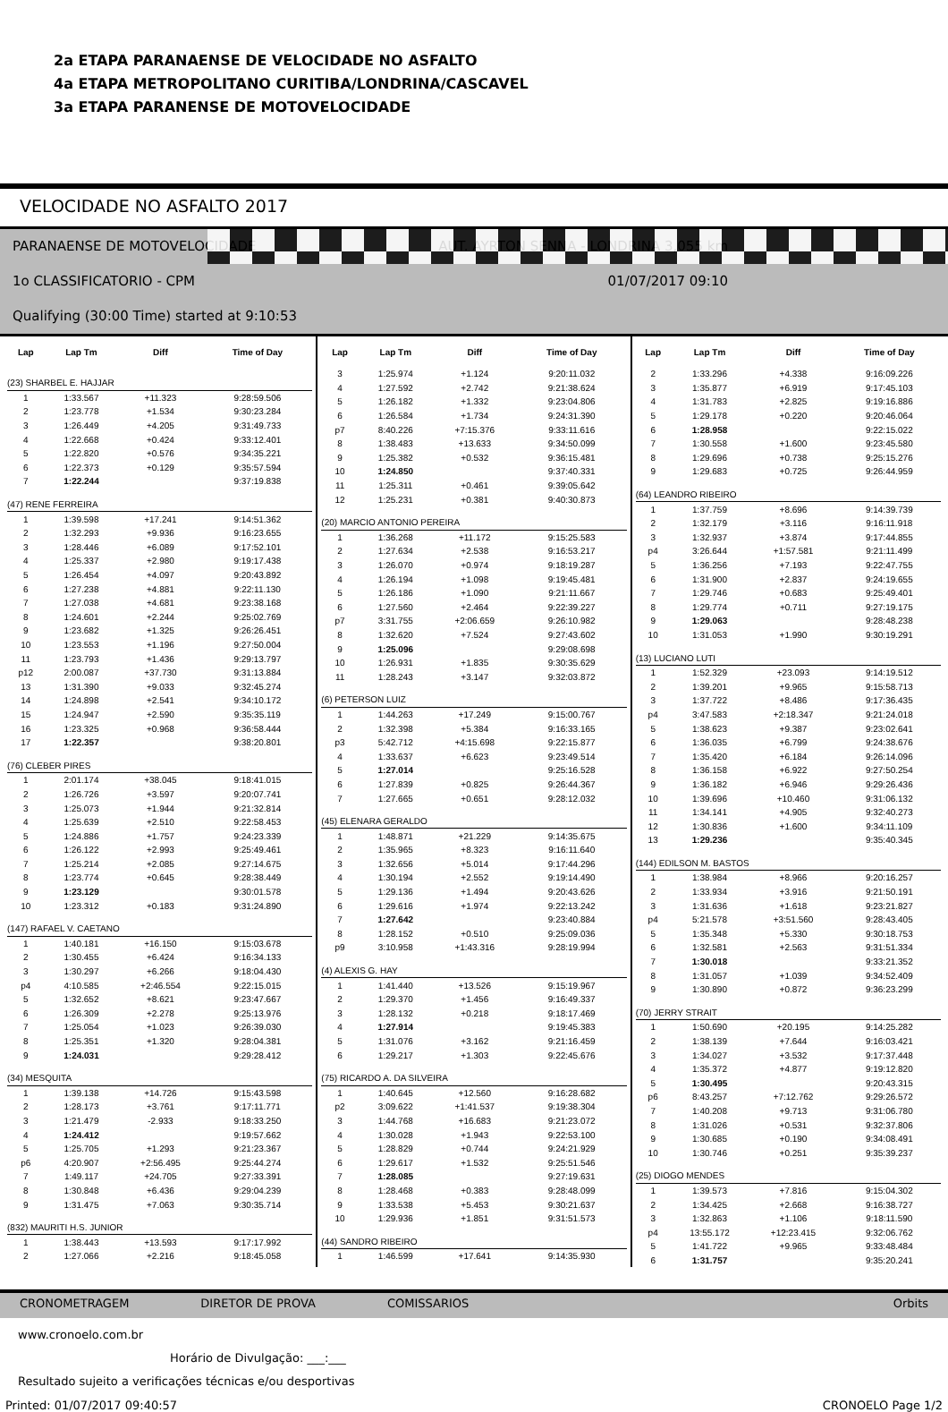2a ETAPA PARANAENSE DE VELOCIDADE NO ASFALTO
4a ETAPA METROPOLITANO CURITIBA/LONDRINA/CASCAVEL
3a ETAPA PARANENSE DE MOTOVELOCIDADE
VELOCIDADE NO ASFALTO 2017
PARANAENSE DE MOTOVELOCIDADE AUT. AYRTON SENNA - LONDRINA 3,055 km
1o CLASSIFICATORIO - CPM 01/07/2017 09:10
Qualifying (30:00 Time) started at 9:10:53
| Lap | Lap Tm | Diff | Time of Day |
| --- | --- | --- | --- |
| (23) SHARBEL E. HAJJAR | | | |
| 1 | 1:33.567 | +11.323 | 9:28:59.506 |
| 2 | 1:23.778 | +1.534 | 9:30:23.284 |
| 3 | 1:26.449 | +4.205 | 9:31:49.733 |
| 4 | 1:22.668 | +0.424 | 9:33:12.401 |
| 5 | 1:22.820 | +0.576 | 9:34:35.221 |
| 6 | 1:22.373 | +0.129 | 9:35:57.594 |
| 7 | 1:22.244 | | 9:37:19.838 |
| (47) RENE FERREIRA | | | |
| 1 | 1:39.598 | +17.241 | 9:14:51.362 |
| 2 | 1:32.293 | +9.936 | 9:16:23.655 |
| 3 | 1:28.446 | +6.089 | 9:17:52.101 |
| 4 | 1:25.337 | +2.980 | 9:19:17.438 |
| 5 | 1:26.454 | +4.097 | 9:20:43.892 |
| 6 | 1:27.238 | +4.881 | 9:22:11.130 |
| 7 | 1:27.038 | +4.681 | 9:23:38.168 |
| 8 | 1:24.601 | +2.244 | 9:25:02.769 |
| 9 | 1:23.682 | +1.325 | 9:26:26.451 |
| 10 | 1:23.553 | +1.196 | 9:27:50.004 |
| 11 | 1:23.793 | +1.436 | 9:29:13.797 |
| p12 | 2:00.087 | +37.730 | 9:31:13.884 |
| 13 | 1:31.390 | +9.033 | 9:32:45.274 |
| 14 | 1:24.898 | +2.541 | 9:34:10.172 |
| 15 | 1:24.947 | +2.590 | 9:35:35.119 |
| 16 | 1:23.325 | +0.968 | 9:36:58.444 |
| 17 | 1:22.357 | | 9:38:20.801 |
| (76) CLEBER PIRES | | | |
| 1 | 2:01.174 | +38.045 | 9:18:41.015 |
| 2 | 1:26.726 | +3.597 | 9:20:07.741 |
| 3 | 1:25.073 | +1.944 | 9:21:32.814 |
| 4 | 1:25.639 | +2.510 | 9:22:58.453 |
| 5 | 1:24.886 | +1.757 | 9:24:23.339 |
| 6 | 1:26.122 | +2.993 | 9:25:49.461 |
| 7 | 1:25.214 | +2.085 | 9:27:14.675 |
| 8 | 1:23.774 | +0.645 | 9:28:38.449 |
| 9 | 1:23.129 | | 9:30:01.578 |
| 10 | 1:23.312 | +0.183 | 9:31:24.890 |
| (147) RAFAEL V. CAETANO | | | |
| 1 | 1:40.181 | +16.150 | 9:15:03.678 |
| 2 | 1:30.455 | +6.424 | 9:16:34.133 |
| 3 | 1:30.297 | +6.266 | 9:18:04.430 |
| p4 | 4:10.585 | +2:46.554 | 9:22:15.015 |
| 5 | 1:32.652 | +8.621 | 9:23:47.667 |
| 6 | 1:26.309 | +2.278 | 9:25:13.976 |
| 7 | 1:25.054 | +1.023 | 9:26:39.030 |
| 8 | 1:25.351 | +1.320 | 9:28:04.381 |
| 9 | 1:24.031 | | 9:29:28.412 |
| (34) MESQUITA | | | |
| 1 | 1:39.138 | +14.726 | 9:15:43.598 |
| 2 | 1:28.173 | +3.761 | 9:17:11.771 |
| 3 | 1:21.479 | -2.933 | 9:18:33.250 |
| 4 | 1:24.412 | | 9:19:57.662 |
| 5 | 1:25.705 | +1.293 | 9:21:23.367 |
| p6 | 4:20.907 | +2:56.495 | 9:25:44.274 |
| 7 | 1:49.117 | +24.705 | 9:27:33.391 |
| 8 | 1:30.848 | +6.436 | 9:29:04.239 |
| 9 | 1:31.475 | +7.063 | 9:30:35.714 |
| (832) MAURITI H.S. JUNIOR | | | |
| 1 | 1:38.443 | +13.593 | 9:17:17.992 |
| 2 | 1:27.066 | +2.216 | 9:18:45.058 |
| Lap | Lap Tm | Diff | Time of Day |
| --- | --- | --- | --- |
| 3 | 1:25.974 | +1.124 | 9:20:11.032 |
| 4 | 1:27.592 | +2.742 | 9:21:38.624 |
| 5 | 1:26.182 | +1.332 | 9:23:04.806 |
| 6 | 1:26.584 | +1.734 | 9:24:31.390 |
| p7 | 8:40.226 | +7:15.376 | 9:33:11.616 |
| 8 | 1:38.483 | +13.633 | 9:34:50.099 |
| 9 | 1:25.382 | +0.532 | 9:36:15.481 |
| 10 | 1:24.850 | | 9:37:40.331 |
| 11 | 1:25.311 | +0.461 | 9:39:05.642 |
| 12 | 1:25.231 | +0.381 | 9:40:30.873 |
| (20) MARCIO ANTONIO PEREIRA | | | |
| 1 | 1:36.268 | +11.172 | 9:15:25.583 |
| 2 | 1:27.634 | +2.538 | 9:16:53.217 |
| 3 | 1:26.070 | +0.974 | 9:18:19.287 |
| 4 | 1:26.194 | +1.098 | 9:19:45.481 |
| 5 | 1:26.186 | +1.090 | 9:21:11.667 |
| 6 | 1:27.560 | +2.464 | 9:22:39.227 |
| p7 | 3:31.755 | +2:06.659 | 9:26:10.982 |
| 8 | 1:32.620 | +7.524 | 9:27:43.602 |
| 9 | 1:25.096 | | 9:29:08.698 |
| 10 | 1:26.931 | +1.835 | 9:30:35.629 |
| 11 | 1:28.243 | +3.147 | 9:32:03.872 |
| (6) PETERSON LUIZ | | | |
| 1 | 1:44.263 | +17.249 | 9:15:00.767 |
| 2 | 1:32.398 | +5.384 | 9:16:33.165 |
| p3 | 5:42.712 | +4:15.698 | 9:22:15.877 |
| 4 | 1:33.637 | +6.623 | 9:23:49.514 |
| 5 | 1:27.014 | | 9:25:16.528 |
| 6 | 1:27.839 | +0.825 | 9:26:44.367 |
| 7 | 1:27.665 | +0.651 | 9:28:12.032 |
| (45) ELENARA GERALDO | | | |
| 1 | 1:48.871 | +21.229 | 9:14:35.675 |
| 2 | 1:35.965 | +8.323 | 9:16:11.640 |
| 3 | 1:32.656 | +5.014 | 9:17:44.296 |
| 4 | 1:30.194 | +2.552 | 9:19:14.490 |
| 5 | 1:29.136 | +1.494 | 9:20:43.626 |
| 6 | 1:29.616 | +1.974 | 9:22:13.242 |
| 7 | 1:27.642 | | 9:23:40.884 |
| 8 | 1:28.152 | +0.510 | 9:25:09.036 |
| p9 | 3:10.958 | +1:43.316 | 9:28:19.994 |
| (4) ALEXIS G. HAY | | | |
| 1 | 1:41.440 | +13.526 | 9:15:19.967 |
| 2 | 1:29.370 | +1.456 | 9:16:49.337 |
| 3 | 1:28.132 | +0.218 | 9:18:17.469 |
| 4 | 1:27.914 | | 9:19:45.383 |
| 5 | 1:31.076 | +3.162 | 9:21:16.459 |
| 6 | 1:29.217 | +1.303 | 9:22:45.676 |
| (75) RICARDO A. DA SILVEIRA | | | |
| 1 | 1:40.645 | +12.560 | 9:16:28.682 |
| p2 | 3:09.622 | +1:41.537 | 9:19:38.304 |
| 3 | 1:44.768 | +16.683 | 9:21:23.072 |
| 4 | 1:30.028 | +1.943 | 9:22:53.100 |
| 5 | 1:28.829 | +0.744 | 9:24:21.929 |
| 6 | 1:29.617 | +1.532 | 9:25:51.546 |
| 7 | 1:28.085 | | 9:27:19.631 |
| 8 | 1:28.468 | +0.383 | 9:28:48.099 |
| 9 | 1:33.538 | +5.453 | 9:30:21.637 |
| 10 | 1:29.936 | +1.851 | 9:31:51.573 |
| (44) SANDRO RIBEIRO | | | |
| 1 | 1:46.599 | +17.641 | 9:14:35.930 |
| Lap | Lap Tm | Diff | Time of Day |
| --- | --- | --- | --- |
| 2 | 1:33.296 | +4.338 | 9:16:09.226 |
| 3 | 1:35.877 | +6.919 | 9:17:45.103 |
| 4 | 1:31.783 | +2.825 | 9:19:16.886 |
| 5 | 1:29.178 | +0.220 | 9:20:46.064 |
| 6 | 1:28.958 | | 9:22:15.022 |
| 7 | 1:30.558 | +1.600 | 9:23:45.580 |
| 8 | 1:29.696 | +0.738 | 9:25:15.276 |
| 9 | 1:29.683 | +0.725 | 9:26:44.959 |
| (64) LEANDRO RIBEIRO | | | |
| 1 | 1:37.759 | +8.696 | 9:14:39.739 |
| 2 | 1:32.179 | +3.116 | 9:16:11.918 |
| 3 | 1:32.937 | +3.874 | 9:17:44.855 |
| p4 | 3:26.644 | +1:57.581 | 9:21:11.499 |
| 5 | 1:36.256 | +7.193 | 9:22:47.755 |
| 6 | 1:31.900 | +2.837 | 9:24:19.655 |
| 7 | 1:29.746 | +0.683 | 9:25:49.401 |
| 8 | 1:29.774 | +0.711 | 9:27:19.175 |
| 9 | 1:29.063 | | 9:28:48.238 |
| 10 | 1:31.053 | +1.990 | 9:30:19.291 |
| (13) LUCIANO LUTI | | | |
| 1 | 1:52.329 | +23.093 | 9:14:19.512 |
| 2 | 1:39.201 | +9.965 | 9:15:58.713 |
| 3 | 1:37.722 | +8.486 | 9:17:36.435 |
| p4 | 3:47.583 | +2:18.347 | 9:21:24.018 |
| 5 | 1:38.623 | +9.387 | 9:23:02.641 |
| 6 | 1:36.035 | +6.799 | 9:24:38.676 |
| 7 | 1:35.420 | +6.184 | 9:26:14.096 |
| 8 | 1:36.158 | +6.922 | 9:27:50.254 |
| 9 | 1:36.182 | +6.946 | 9:29:26.436 |
| 10 | 1:39.696 | +10.460 | 9:31:06.132 |
| 11 | 1:34.141 | +4.905 | 9:32:40.273 |
| 12 | 1:30.836 | +1.600 | 9:34:11.109 |
| 13 | 1:29.236 | | 9:35:40.345 |
| (144) EDILSON M. BASTOS | | | |
| 1 | 1:38.984 | +8.966 | 9:20:16.257 |
| 2 | 1:33.934 | +3.916 | 9:21:50.191 |
| 3 | 1:31.636 | +1.618 | 9:23:21.827 |
| p4 | 5:21.578 | +3:51.560 | 9:28:43.405 |
| 5 | 1:35.348 | +5.330 | 9:30:18.753 |
| 6 | 1:32.581 | +2.563 | 9:31:51.334 |
| 7 | 1:30.018 | | 9:33:21.352 |
| 8 | 1:31.057 | +1.039 | 9:34:52.409 |
| 9 | 1:30.890 | +0.872 | 9:36:23.299 |
| (70) JERRY STRAIT | | | |
| 1 | 1:50.690 | +20.195 | 9:14:25.282 |
| 2 | 1:38.139 | +7.644 | 9:16:03.421 |
| 3 | 1:34.027 | +3.532 | 9:17:37.448 |
| 4 | 1:35.372 | +4.877 | 9:19:12.820 |
| 5 | 1:30.495 | | 9:20:43.315 |
| p6 | 8:43.257 | +7:12.762 | 9:29:26.572 |
| 7 | 1:40.208 | +9.713 | 9:31:06.780 |
| 8 | 1:31.026 | +0.531 | 9:32:37.806 |
| 9 | 1:30.685 | +0.190 | 9:34:08.491 |
| 10 | 1:30.746 | +0.251 | 9:35:39.237 |
| (25) DIOGO MENDES | | | |
| 1 | 1:39.573 | +7.816 | 9:15:04.302 |
| 2 | 1:34.425 | +2.668 | 9:16:38.727 |
| 3 | 1:32.863 | +1.106 | 9:18:11.590 |
| p4 | 13:55.172 | +12:23.415 | 9:32:06.762 |
| 5 | 1:41.722 | +9.965 | 9:33:48.484 |
| 6 | 1:31.757 | | 9:35:20.241 |
CRONOMETRAGEM DIRETOR DE PROVA COMISSARIOS Orbits
www.cronoelo.com.br
Horário de Divulgação: ___:___
Resultado sujeito a verificações técnicas e/ou desportivas
Printed: 01/07/2017 09:40:57 CRONOELO Page 1/2